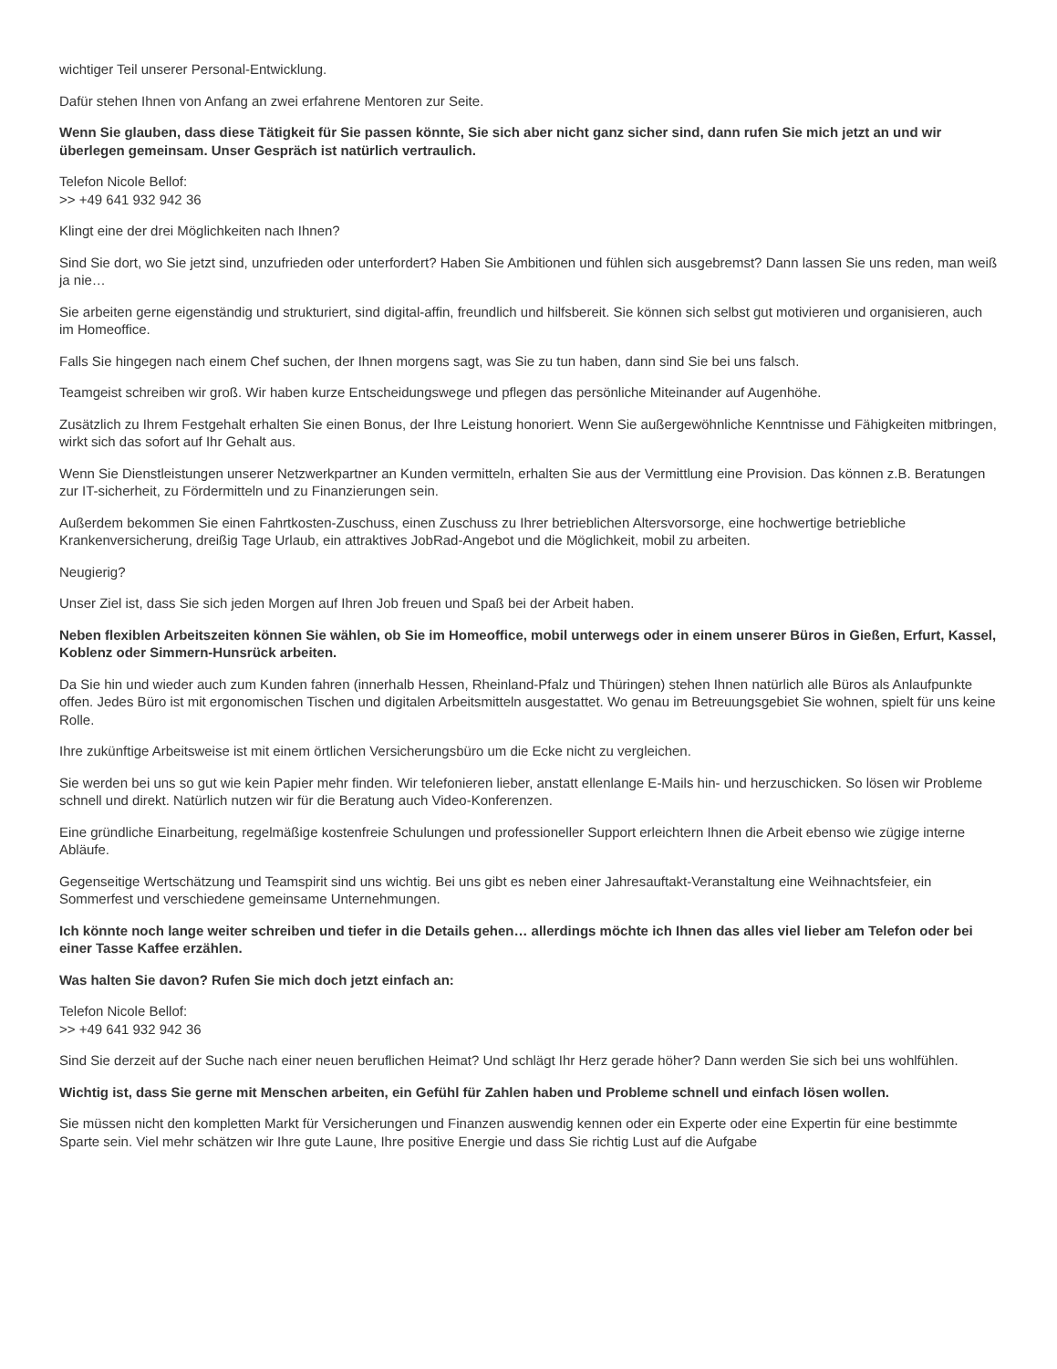wichtiger Teil unserer Personal-Entwicklung.
Dafür stehen Ihnen von Anfang an zwei erfahrene Mentoren zur Seite.
Wenn Sie glauben, dass diese Tätigkeit für Sie passen könnte, Sie sich aber nicht ganz sicher sind, dann rufen Sie mich jetzt an und wir überlegen gemeinsam. Unser Gespräch ist natürlich vertraulich.
Telefon Nicole Bellof:
>> +49 641 932 942 36
Klingt eine der drei Möglichkeiten nach Ihnen?
Sind Sie dort, wo Sie jetzt sind, unzufrieden oder unterfordert? Haben Sie Ambitionen und fühlen sich ausgebremst? Dann lassen Sie uns reden, man weiß ja nie…
Sie arbeiten gerne eigenständig und strukturiert, sind digital-affin, freundlich und hilfsbereit. Sie können sich selbst gut motivieren und organisieren, auch im Homeoffice.
Falls Sie hingegen nach einem Chef suchen, der Ihnen morgens sagt, was Sie zu tun haben, dann sind Sie bei uns falsch.
Teamgeist schreiben wir groß. Wir haben kurze Entscheidungswege und pflegen das persönliche Miteinander auf Augenhöhe.
Zusätzlich zu Ihrem Festgehalt erhalten Sie einen Bonus, der Ihre Leistung honoriert. Wenn Sie außergewöhnliche Kenntnisse und Fähigkeiten mitbringen, wirkt sich das sofort auf Ihr Gehalt aus.
Wenn Sie Dienstleistungen unserer Netzwerkpartner an Kunden vermitteln, erhalten Sie aus der Vermittlung eine Provision. Das können z.B. Beratungen zur IT-sicherheit, zu Fördermitteln und zu Finanzierungen sein.
Außerdem bekommen Sie einen Fahrtkosten-Zuschuss, einen Zuschuss zu Ihrer betrieblichen Altersvorsorge, eine hochwertige betriebliche Krankenversicherung, dreißig Tage Urlaub, ein attraktives JobRad-Angebot und die Möglichkeit, mobil zu arbeiten.
Neugierig?
Unser Ziel ist, dass Sie sich jeden Morgen auf Ihren Job freuen und Spaß bei der Arbeit haben.
Neben flexiblen Arbeitszeiten können Sie wählen, ob Sie im Homeoffice, mobil unterwegs oder in einem unserer Büros in Gießen, Erfurt, Kassel, Koblenz oder Simmern-Hunsrück arbeiten.
Da Sie hin und wieder auch zum Kunden fahren (innerhalb Hessen, Rheinland-Pfalz und Thüringen) stehen Ihnen natürlich alle Büros als Anlaufpunkte offen. Jedes Büro ist mit ergonomischen Tischen und digitalen Arbeitsmitteln ausgestattet. Wo genau im Betreuungsgebiet Sie wohnen, spielt für uns keine Rolle.
Ihre zukünftige Arbeitsweise ist mit einem örtlichen Versicherungsbüro um die Ecke nicht zu vergleichen.
Sie werden bei uns so gut wie kein Papier mehr finden. Wir telefonieren lieber, anstatt ellenlange E-Mails hin- und herzuschicken. So lösen wir Probleme schnell und direkt. Natürlich nutzen wir für die Beratung auch Video-Konferenzen.
Eine gründliche Einarbeitung, regelmäßige kostenfreie Schulungen und professioneller Support erleichtern Ihnen die Arbeit ebenso wie zügige interne Abläufe.
Gegenseitige Wertschätzung und Teamspirit sind uns wichtig. Bei uns gibt es neben einer Jahresauftakt-Veranstaltung eine Weihnachtsfeier, ein Sommerfest und verschiedene gemeinsame Unternehmungen.
Ich könnte noch lange weiter schreiben und tiefer in die Details gehen… allerdings möchte ich Ihnen das alles viel lieber am Telefon oder bei einer Tasse Kaffee erzählen.
Was halten Sie davon? Rufen Sie mich doch jetzt einfach an:
Telefon Nicole Bellof:
>> +49 641 932 942 36
Sind Sie derzeit auf der Suche nach einer neuen beruflichen Heimat? Und schlägt Ihr Herz gerade höher? Dann werden Sie sich bei uns wohlfühlen.
Wichtig ist, dass Sie gerne mit Menschen arbeiten, ein Gefühl für Zahlen haben und Probleme schnell und einfach lösen wollen.
Sie müssen nicht den kompletten Markt für Versicherungen und Finanzen auswendig kennen oder ein Experte oder eine Expertin für eine bestimmte Sparte sein. Viel mehr schätzen wir Ihre gute Laune, Ihre positive Energie und dass Sie richtig Lust auf die Aufgabe